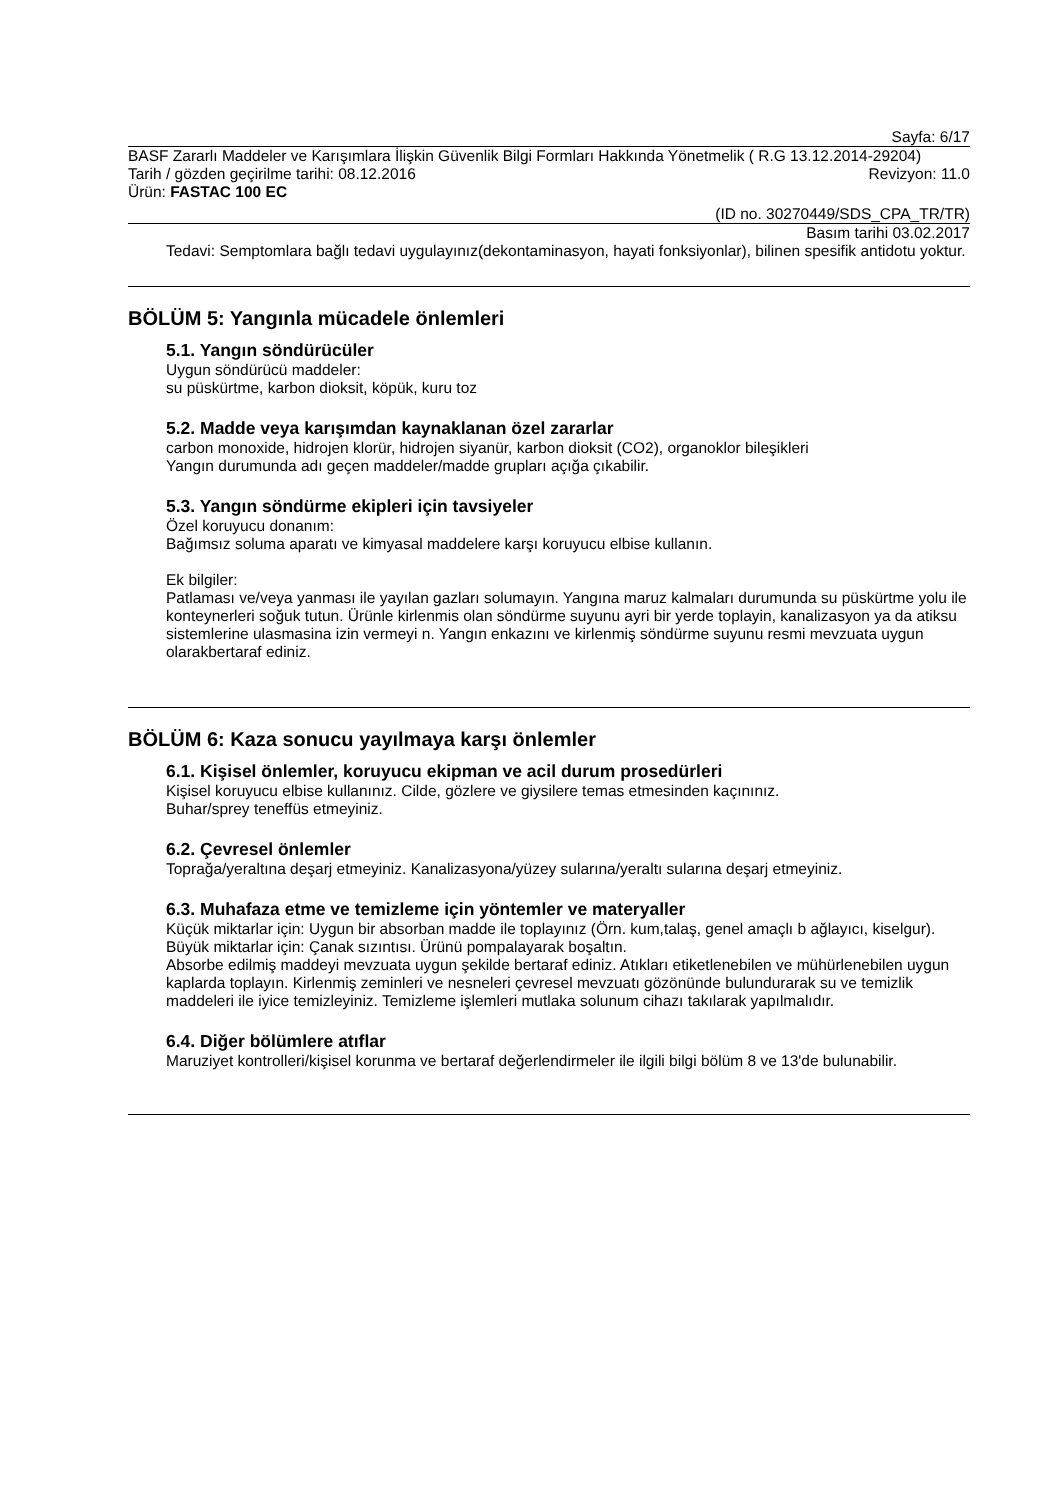Sayfa: 6/17
BASF Zararlı Maddeler ve Karışımlara İlişkin Güvenlik Bilgi Formları Hakkında Yönetmelik ( R.G 13.12.2014-29204)
Tarih / gözden geçirilme tarihi: 08.12.2016 Revizyon: 11.0
Ürün: FASTAC 100 EC
(ID no. 30270449/SDS_CPA_TR/TR)
Basım tarihi 03.02.2017
Tedavi: Semptomlara bağlı tedavi uygulayınız(dekontaminasyon, hayati fonksiyonlar), bilinen spesifik antidotu yoktur.
BÖLÜM 5: Yangınla mücadele önlemleri
5.1. Yangın söndürücüler
Uygun söndürücü maddeler:
su püskürtme, karbon dioksit, köpük, kuru toz
5.2. Madde veya karışımdan kaynaklanan özel zararlar
carbon monoxide, hidrojen klorür, hidrojen siyanür, karbon dioksit (CO2), organoklor bileşikleri
Yangın durumunda adı geçen maddeler/madde grupları açığa çıkabilir.
5.3. Yangın söndürme ekipleri için tavsiyeler
Özel koruyucu donanım:
Bağımsız soluma aparatı ve kimyasal maddelere karşı koruyucu elbise kullanın.
Ek bilgiler:
Patlaması ve/veya yanması ile yayılan gazları solumayın. Yangına maruz kalmaları durumunda su püskürtme yolu ile konteynerleri soğuk tutun. Ürünle kirlenmis olan söndürme suyunu ayri bir yerde toplayin, kanalizasyon ya da atiksu sistemlerine ulasmasina izin vermeyi n. Yangın enkazını ve kirlenmiş söndürme suyunu resmi mevzuata uygun olarakbertaraf ediniz.
BÖLÜM 6: Kaza sonucu yayılmaya karşı önlemler
6.1. Kişisel önlemler, koruyucu ekipman ve acil durum prosedürleri
Kişisel koruyucu elbise kullanınız. Cilde, gözlere ve giysilere temas etmesinden kaçınınız.
Buhar/sprey teneffüs etmeyiniz.
6.2. Çevresel önlemler
Toprağa/yeraltına deşarj etmeyiniz. Kanalizasyona/yüzey sularına/yeraltı sularına deşarj etmeyiniz.
6.3. Muhafaza etme ve temizleme için yöntemler ve materyaller
Küçük miktarlar için: Uygun bir absorban madde ile toplayınız (Örn. kum,talaş, genel amaçlı b ağlayıcı, kiselgur).
Büyük miktarlar için: Çanak sızıntısı. Ürünü pompalayarak boşaltın.
Absorbe edilmiş maddeyi mevzuata uygun şekilde bertaraf ediniz. Atıkları etiketlenebilen ve mühürlenebilen uygun kaplarda toplayın. Kirlenmiş zeminleri ve nesneleri çevresel mevzuatı gözönünde bulundurarak su ve temizlik maddeleri ile iyice temizleyiniz. Temizleme işlemleri mutlaka solunum cihazı takılarak yapılmalıdır.
6.4. Diğer bölümlere atıflar
Maruziyet kontrolleri/kişisel korunma ve bertaraf değerlendirmeler ile ilgili bilgi bölüm 8 ve 13'de bulunabilir.